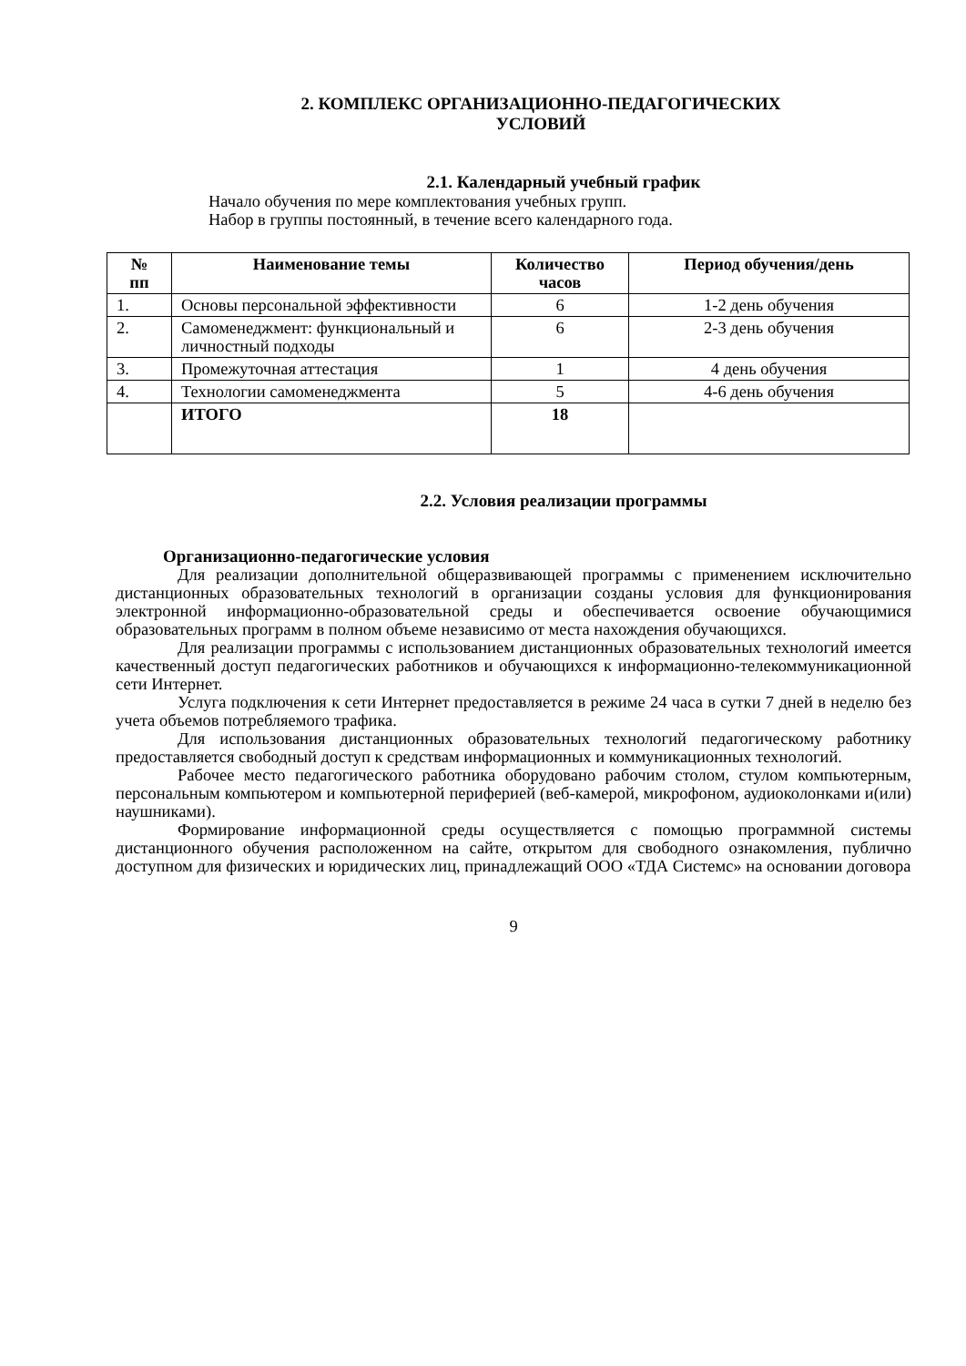2. КОМПЛЕКС ОРГАНИЗАЦИОННО-ПЕДАГОГИЧЕСКИХ
УСЛОВИЙ
2.1. Календарный учебный график
Начало обучения по мере комплектования учебных групп.
Набор в группы постоянный, в течение всего календарного года.
| № пп | Наименование темы | Количество часов | Период обучения/день |
| --- | --- | --- | --- |
| 1. | Основы персональной эффективности | 6 | 1-2 день обучения |
| 2. | Самоменеджмент: функциональный и личностный подходы | 6 | 2-3 день обучения |
| 3. | Промежуточная аттестация | 1 | 4 день обучения |
| 4. | Технологии самоменеджмента | 5 | 4-6 день обучения |
| | ИТОГО | 18 | |
2.2. Условия реализации программы
Организационно-педагогические условия
Для реализации дополнительной общеразвивающей программы с применением исключительно дистанционных образовательных технологий в организации созданы условия для функционирования электронной информационно-образовательной среды и обеспечивается освоение обучающимися образовательных программ в полном объеме независимо от места нахождения обучающихся.
Для реализации программы с использованием дистанционных образовательных технологий имеется качественный доступ педагогических работников и обучающихся к информационно-телекоммуникационной сети Интернет.
Услуга подключения к сети Интернет предоставляется в режиме 24 часа в сутки 7 дней в неделю без учета объемов потребляемого трафика.
Для использования дистанционных образовательных технологий педагогическому работнику предоставляется свободный доступ к средствам информационных и коммуникационных технологий.
Рабочее место педагогического работника оборудовано рабочим столом, стулом компьютерным, персональным компьютером и компьютерной периферией (веб-камерой, микрофоном, аудиоколонками и(или) наушниками).
Формирование информационной среды осуществляется с помощью программной системы дистанционного обучения расположенном на сайте, открытом для свободного ознакомления, публично доступном для физических и юридических лиц, принадлежащий ООО «ТДА Системс» на основании договора
9